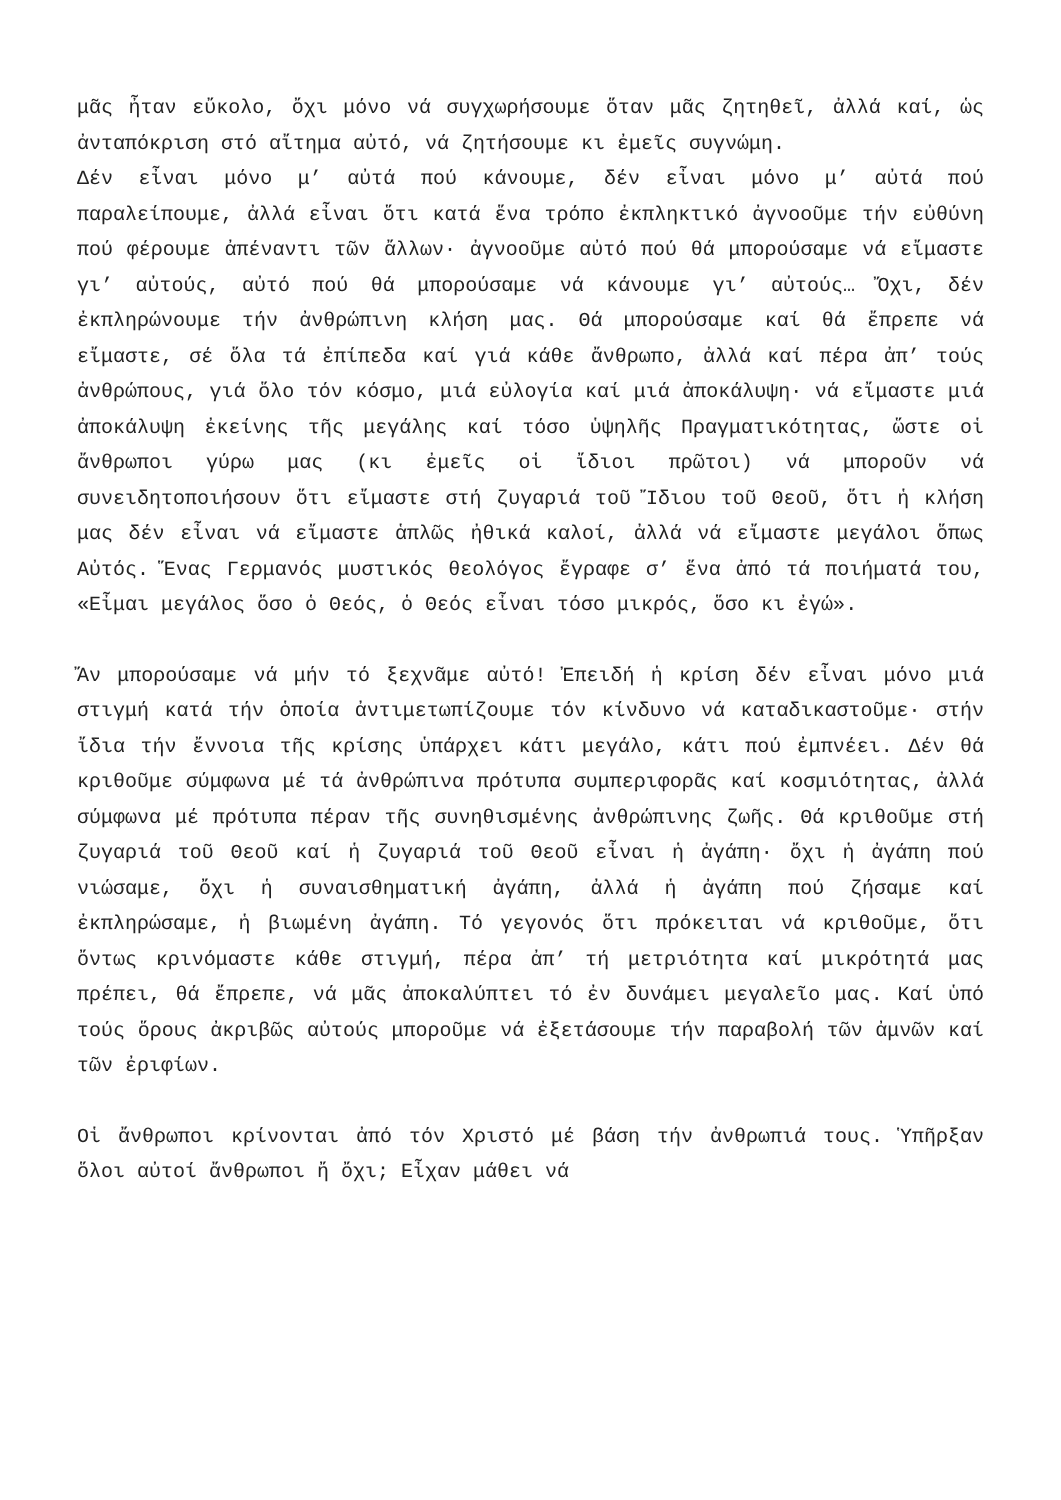μᾶς ἦταν εὔκολο, ὄχι μόνο νά συγχωρήσουμε ὅταν μᾶς ζητηθεῖ, ἀλλά καί, ὡς ἀνταπόκριση στό αἴτημα αὐτό, νά ζητήσουμε κι ἐμεῖς συγνώμη.
Δέν εἶναι μόνο μ’ αὐτά πού κάνουμε, δέν εἶναι μόνο μ’ αὐτά πού παραλείπουμε, ἀλλά εἶναι ὅτι κατά ἕνα τρόπο ἐκπληκτικό ἀγνοοῦμε τήν εὐθύνη πού φέρουμε ἀπέναντι τῶν ἄλλων· ἀγνοοῦμε αὐτό πού θά μπορούσαμε νά εἴμαστε γι’ αὐτούς, αὐτό πού θά μπορούσαμε νά κάνουμε γι’ αὐτούς… Ὄχι, δέν ἐκπληρώνουμε τήν ἀνθρώπινη κλήση μας. Θά μπορούσαμε καί θά ἔπρεπε νά εἴμαστε, σέ ὅλα τά ἐπίπεδα καί γιά κάθε ἄνθρωπο, ἀλλά καί πέρα ἀπ’ τούς ἀνθρώπους, γιά ὅλο τόν κόσμο, μιά εὐλογία καί μιά ἀποκάλυψη· νά εἴμαστε μιά ἀποκάλυψη ἐκείνης τῆς μεγάλης καί τόσο ὑψηλῆς Πραγματικότητας, ὥστε οἱ ἄνθρωποι γύρω μας (κι ἐμεῖς οἱ ἴδιοι πρῶτοι) νά μποροῦν νά συνειδητοποιήσουν ὅτι εἴμαστε στή ζυγαριά τοῦ Ἴδιου τοῦ Θεοῦ, ὅτι ἡ κλήση μας δέν εἶναι νά εἴμαστε ἁπλῶς ἠθικά καλοί, ἀλλά νά εἴμαστε μεγάλοι ὅπως Αὐτός. Ἕνας Γερμανός μυστικός θεολόγος ἔγραφε σ’ ἕνα ἀπό τά ποιήματά του, «Εἶμαι μεγάλος ὅσο ὁ Θεός, ὁ Θεός εἶναι τόσο μικρός, ὅσο κι ἐγώ».
Ἄν μπορούσαμε νά μήν τό ξεχνᾶμε αὐτό! Ἐπειδή ἡ κρίση δέν εἶναι μόνο μιά στιγμή κατά τήν ὁποία ἀντιμετωπίζουμε τόν κίνδυνο νά καταδικαστοῦμε· στήν ἴδια τήν ἔννοια τῆς κρίσης ὑπάρχει κάτι μεγάλο, κάτι πού ἐμπνέει. Δέν θά κριθοῦμε σύμφωνα μέ τά ἀνθρώπινα πρότυπα συμπεριφορᾶς καί κοσμιότητας, ἀλλά σύμφωνα μέ πρότυπα πέραν τῆς συνηθισμένης ἀνθρώπινης ζωῆς. Θά κριθοῦμε στή ζυγαριά τοῦ Θεοῦ καί ἡ ζυγαριά τοῦ Θεοῦ εἶναι ἡ ἀγάπη· ὄχι ἡ ἀγάπη πού νιώσαμε, ὄχι ἡ συναισθηματική ἀγάπη, ἀλλά ἡ ἀγάπη πού ζήσαμε καί ἐκπληρώσαμε, ἡ βιωμένη ἀγάπη. Τό γεγονός ὅτι πρόκειται νά κριθοῦμε, ὅτι ὄντως κρινόμαστε κάθε στιγμή, πέρα ἀπ’ τή μετριότητα καί μικρότητά μας πρέπει, θά ἔπρεπε, νά μᾶς ἀποκαλύπτει τό ἐν δυνάμει μεγαλεῖο μας. Καί ὑπό τούς ὅρους ἀκριβῶς αὐτούς μποροῦμε νά ἐξετάσουμε τήν παραβολή τῶν ἀμνῶν καί τῶν ἐριφίων.
Οἱ ἄνθρωποι κρίνονται ἀπό τόν Χριστό μέ βάση τήν ἀνθρωπιά τους. Ὑπῆρξαν ὅλοι αὐτοί ἄνθρωποι ἤ ὄχι; Εἶχαν μάθει νά